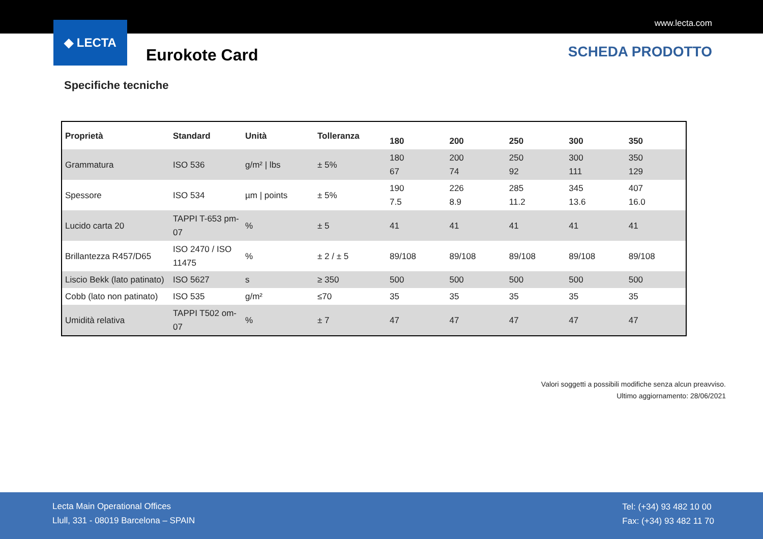www.lecta.com
◆ LECTA
Eurokote Card SCHEDA PRODOTTO
Specifiche tecniche
| Proprietà | Standard | Unità | Tolleranza | 180 | 200 | 250 | 300 | 350 |
| --- | --- | --- | --- | --- | --- | --- | --- | --- |
| Grammatura | ISO 536 | g/m² / lbs | ± 5% | 180 67 | 200 74 | 250 92 | 300 111 | 350 129 |
| Spessore | ISO 534 | µm / points | ± 5% | 190 7.5 | 226 8.9 | 285 11.2 | 345 13.6 | 407 16.0 |
| Lucido carta 20 | TAPPI T-653 pm-07 | % | ± 5 | 41 | 41 | 41 | 41 | 41 |
| Brillantezza R457/D65 | ISO 2470 / ISO 11475 | % | ± 2 / ± 5 | 89/108 | 89/108 | 89/108 | 89/108 | 89/108 |
| Liscio Bekk (lato patinato) | ISO 5627 | s | ≥ 350 | 500 | 500 | 500 | 500 | 500 |
| Cobb (lato non patinato) | ISO 535 | g/m² | ≤70 | 35 | 35 | 35 | 35 | 35 |
| Umidità relativa | TAPPI T502 om-07 | % | ± 7 | 47 | 47 | 47 | 47 | 47 |
Valori soggetti a possibili modifiche senza alcun preavviso.
Ultimo aggiornamento: 28/06/2021
Lecta Main Operational Offices
Llull, 331 - 08019 Barcelona – SPAIN
Tel: (+34) 93 482 10 00
Fax: (+34) 93 482 11 70